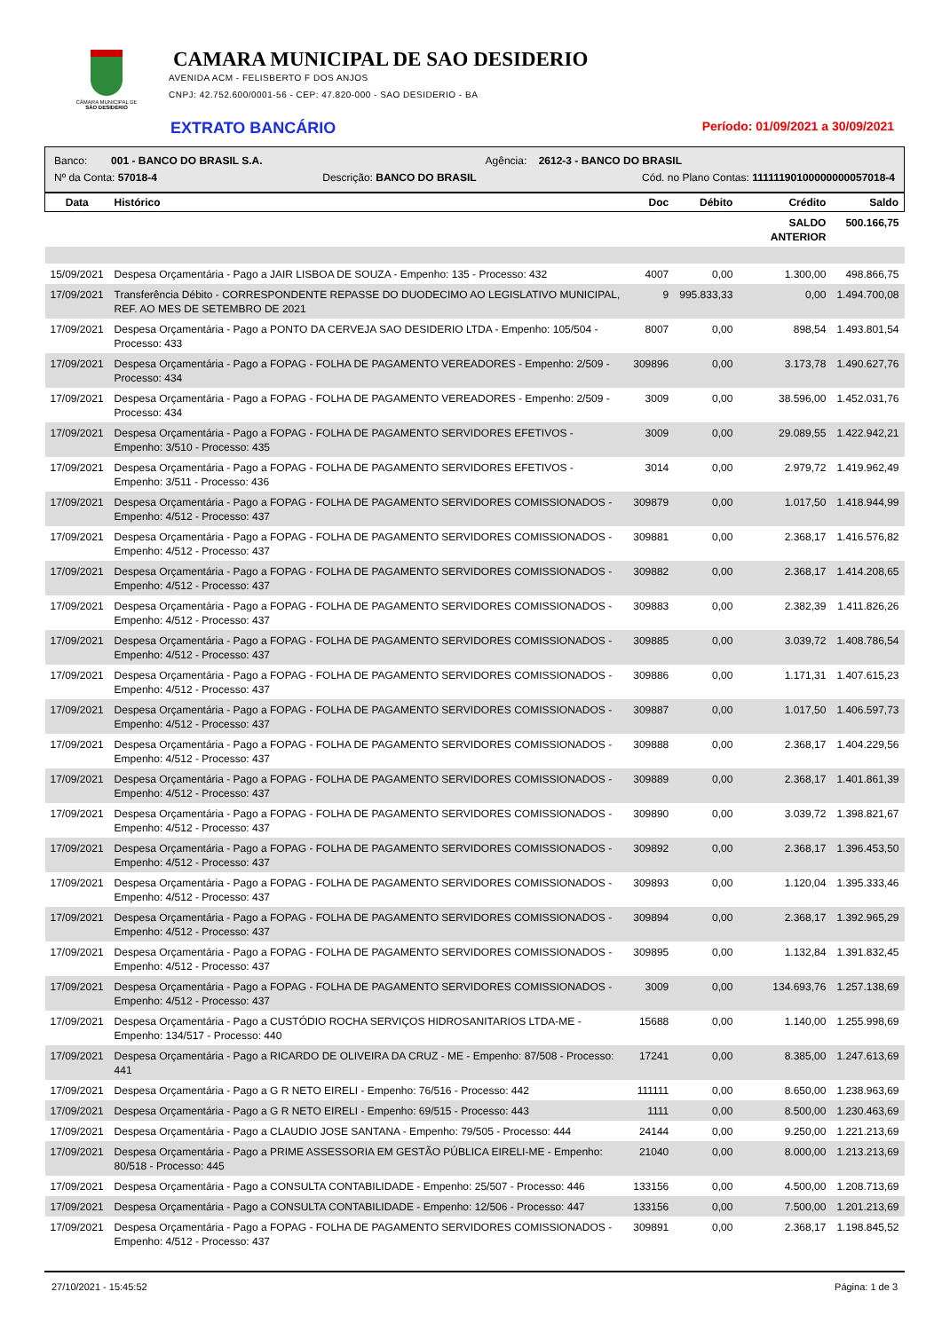CÂMARA MUNICIPAL DE
SÃO DESIDÉRIO
CAMARA MUNICIPAL DE SAO DESIDERIO
AVENIDA ACM - FELISBERTO F DOS ANJOS
CNPJ: 42.752.600/0001-56 - CEP: 47.820-000 - SAO DESIDERIO - BA
EXTRATO BANCÁRIO Período: 01/09/2021 a 30/09/2021
Banco: 001 - BANCO DO BRASIL S.A. Agência: 2612-3 - BANCO DO BRASIL
Nº da Conta: 57018-4 Descrição: BANCO DO BRASIL Cód. no Plano Contas: 11111190100000000057018-4
| Data | Histórico | Doc | Débito | Crédito | Saldo |
| --- | --- | --- | --- | --- | --- |
| | | | | SALDO ANTERIOR | 500.166,75 |
| 15/09/2021 | Despesa Orçamentária - Pago a JAIR LISBOA DE SOUZA - Empenho: 135 - Processo: 432 | 4007 | 0,00 | 1.300,00 | 498.866,75 |
| 17/09/2021 | Transferência Débito - CORRESPONDENTE REPASSE DO DUODECIMO AO LEGISLATIVO MUNICIPAL, REF. AO MES DE SETEMBRO DE 2021 | 9 | 995.833,33 | 0,00 | 1.494.700,08 |
| 17/09/2021 | Despesa Orçamentária - Pago a PONTO DA CERVEJA SAO DESIDERIO LTDA - Empenho: 105/504 - Processo: 433 | 8007 | 0,00 | 898,54 | 1.493.801,54 |
| 17/09/2021 | Despesa Orçamentária - Pago a FOPAG - FOLHA DE PAGAMENTO VEREADORES - Empenho: 2/509 - Processo: 434 | 309896 | 0,00 | 3.173,78 | 1.490.627,76 |
| 17/09/2021 | Despesa Orçamentária - Pago a FOPAG - FOLHA DE PAGAMENTO VEREADORES - Empenho: 2/509 - Processo: 434 | 3009 | 0,00 | 38.596,00 | 1.452.031,76 |
| 17/09/2021 | Despesa Orçamentária - Pago a FOPAG - FOLHA DE PAGAMENTO SERVIDORES EFETIVOS - Empenho: 3/510 - Processo: 435 | 3009 | 0,00 | 29.089,55 | 1.422.942,21 |
| 17/09/2021 | Despesa Orçamentária - Pago a FOPAG - FOLHA DE PAGAMENTO SERVIDORES EFETIVOS - Empenho: 3/511 - Processo: 436 | 3014 | 0,00 | 2.979,72 | 1.419.962,49 |
| 17/09/2021 | Despesa Orçamentária - Pago a FOPAG - FOLHA DE PAGAMENTO SERVIDORES COMISSIONADOS - Empenho: 4/512 - Processo: 437 | 309879 | 0,00 | 1.017,50 | 1.418.944,99 |
| 17/09/2021 | Despesa Orçamentária - Pago a FOPAG - FOLHA DE PAGAMENTO SERVIDORES COMISSIONADOS - Empenho: 4/512 - Processo: 437 | 309881 | 0,00 | 2.368,17 | 1.416.576,82 |
| 17/09/2021 | Despesa Orçamentária - Pago a FOPAG - FOLHA DE PAGAMENTO SERVIDORES COMISSIONADOS - Empenho: 4/512 - Processo: 437 | 309882 | 0,00 | 2.368,17 | 1.414.208,65 |
| 17/09/2021 | Despesa Orçamentária - Pago a FOPAG - FOLHA DE PAGAMENTO SERVIDORES COMISSIONADOS - Empenho: 4/512 - Processo: 437 | 309883 | 0,00 | 2.382,39 | 1.411.826,26 |
| 17/09/2021 | Despesa Orçamentária - Pago a FOPAG - FOLHA DE PAGAMENTO SERVIDORES COMISSIONADOS - Empenho: 4/512 - Processo: 437 | 309885 | 0,00 | 3.039,72 | 1.408.786,54 |
| 17/09/2021 | Despesa Orçamentária - Pago a FOPAG - FOLHA DE PAGAMENTO SERVIDORES COMISSIONADOS - Empenho: 4/512 - Processo: 437 | 309886 | 0,00 | 1.171,31 | 1.407.615,23 |
| 17/09/2021 | Despesa Orçamentária - Pago a FOPAG - FOLHA DE PAGAMENTO SERVIDORES COMISSIONADOS - Empenho: 4/512 - Processo: 437 | 309887 | 0,00 | 1.017,50 | 1.406.597,73 |
| 17/09/2021 | Despesa Orçamentária - Pago a FOPAG - FOLHA DE PAGAMENTO SERVIDORES COMISSIONADOS - Empenho: 4/512 - Processo: 437 | 309888 | 0,00 | 2.368,17 | 1.404.229,56 |
| 17/09/2021 | Despesa Orçamentária - Pago a FOPAG - FOLHA DE PAGAMENTO SERVIDORES COMISSIONADOS - Empenho: 4/512 - Processo: 437 | 309889 | 0,00 | 2.368,17 | 1.401.861,39 |
| 17/09/2021 | Despesa Orçamentária - Pago a FOPAG - FOLHA DE PAGAMENTO SERVIDORES COMISSIONADOS - Empenho: 4/512 - Processo: 437 | 309890 | 0,00 | 3.039,72 | 1.398.821,67 |
| 17/09/2021 | Despesa Orçamentária - Pago a FOPAG - FOLHA DE PAGAMENTO SERVIDORES COMISSIONADOS - Empenho: 4/512 - Processo: 437 | 309892 | 0,00 | 2.368,17 | 1.396.453,50 |
| 17/09/2021 | Despesa Orçamentária - Pago a FOPAG - FOLHA DE PAGAMENTO SERVIDORES COMISSIONADOS - Empenho: 4/512 - Processo: 437 | 309893 | 0,00 | 1.120,04 | 1.395.333,46 |
| 17/09/2021 | Despesa Orçamentária - Pago a FOPAG - FOLHA DE PAGAMENTO SERVIDORES COMISSIONADOS - Empenho: 4/512 - Processo: 437 | 309894 | 0,00 | 2.368,17 | 1.392.965,29 |
| 17/09/2021 | Despesa Orçamentária - Pago a FOPAG - FOLHA DE PAGAMENTO SERVIDORES COMISSIONADOS - Empenho: 4/512 - Processo: 437 | 309895 | 0,00 | 1.132,84 | 1.391.832,45 |
| 17/09/2021 | Despesa Orçamentária - Pago a FOPAG - FOLHA DE PAGAMENTO SERVIDORES COMISSIONADOS - Empenho: 4/512 - Processo: 437 | 3009 | 0,00 | 134.693,76 | 1.257.138,69 |
| 17/09/2021 | Despesa Orçamentária - Pago a CUSTÓDIO ROCHA SERVIÇOS HIDROSANITARIOS LTDA-ME - Empenho: 134/517 - Processo: 440 | 15688 | 0,00 | 1.140,00 | 1.255.998,69 |
| 17/09/2021 | Despesa Orçamentária - Pago a RICARDO DE OLIVEIRA DA CRUZ - ME - Empenho: 87/508 - Processo: 441 | 17241 | 0,00 | 8.385,00 | 1.247.613,69 |
| 17/09/2021 | Despesa Orçamentária - Pago a G R NETO EIRELI - Empenho: 76/516 - Processo: 442 | 111111 | 0,00 | 8.650,00 | 1.238.963,69 |
| 17/09/2021 | Despesa Orçamentária - Pago a G R NETO EIRELI - Empenho: 69/515 - Processo: 443 | 1111 | 0,00 | 8.500,00 | 1.230.463,69 |
| 17/09/2021 | Despesa Orçamentária - Pago a CLAUDIO JOSE SANTANA - Empenho: 79/505 - Processo: 444 | 24144 | 0,00 | 9.250,00 | 1.221.213,69 |
| 17/09/2021 | Despesa Orçamentária - Pago a PRIME ASSESSORIA EM GESTÃO PÚBLICA EIRELI-ME - Empenho: 80/518 - Processo: 445 | 21040 | 0,00 | 8.000,00 | 1.213.213,69 |
| 17/09/2021 | Despesa Orçamentária - Pago a CONSULTA CONTABILIDADE - Empenho: 25/507 - Processo: 446 | 133156 | 0,00 | 4.500,00 | 1.208.713,69 |
| 17/09/2021 | Despesa Orçamentária - Pago a CONSULTA CONTABILIDADE - Empenho: 12/506 - Processo: 447 | 133156 | 0,00 | 7.500,00 | 1.201.213,69 |
| 17/09/2021 | Despesa Orçamentária - Pago a FOPAG - FOLHA DE PAGAMENTO SERVIDORES COMISSIONADOS - Empenho: 4/512 - Processo: 437 | 309891 | 0,00 | 2.368,17 | 1.198.845,52 |
27/10/2021 - 15:45:52 Página: 1 de 3